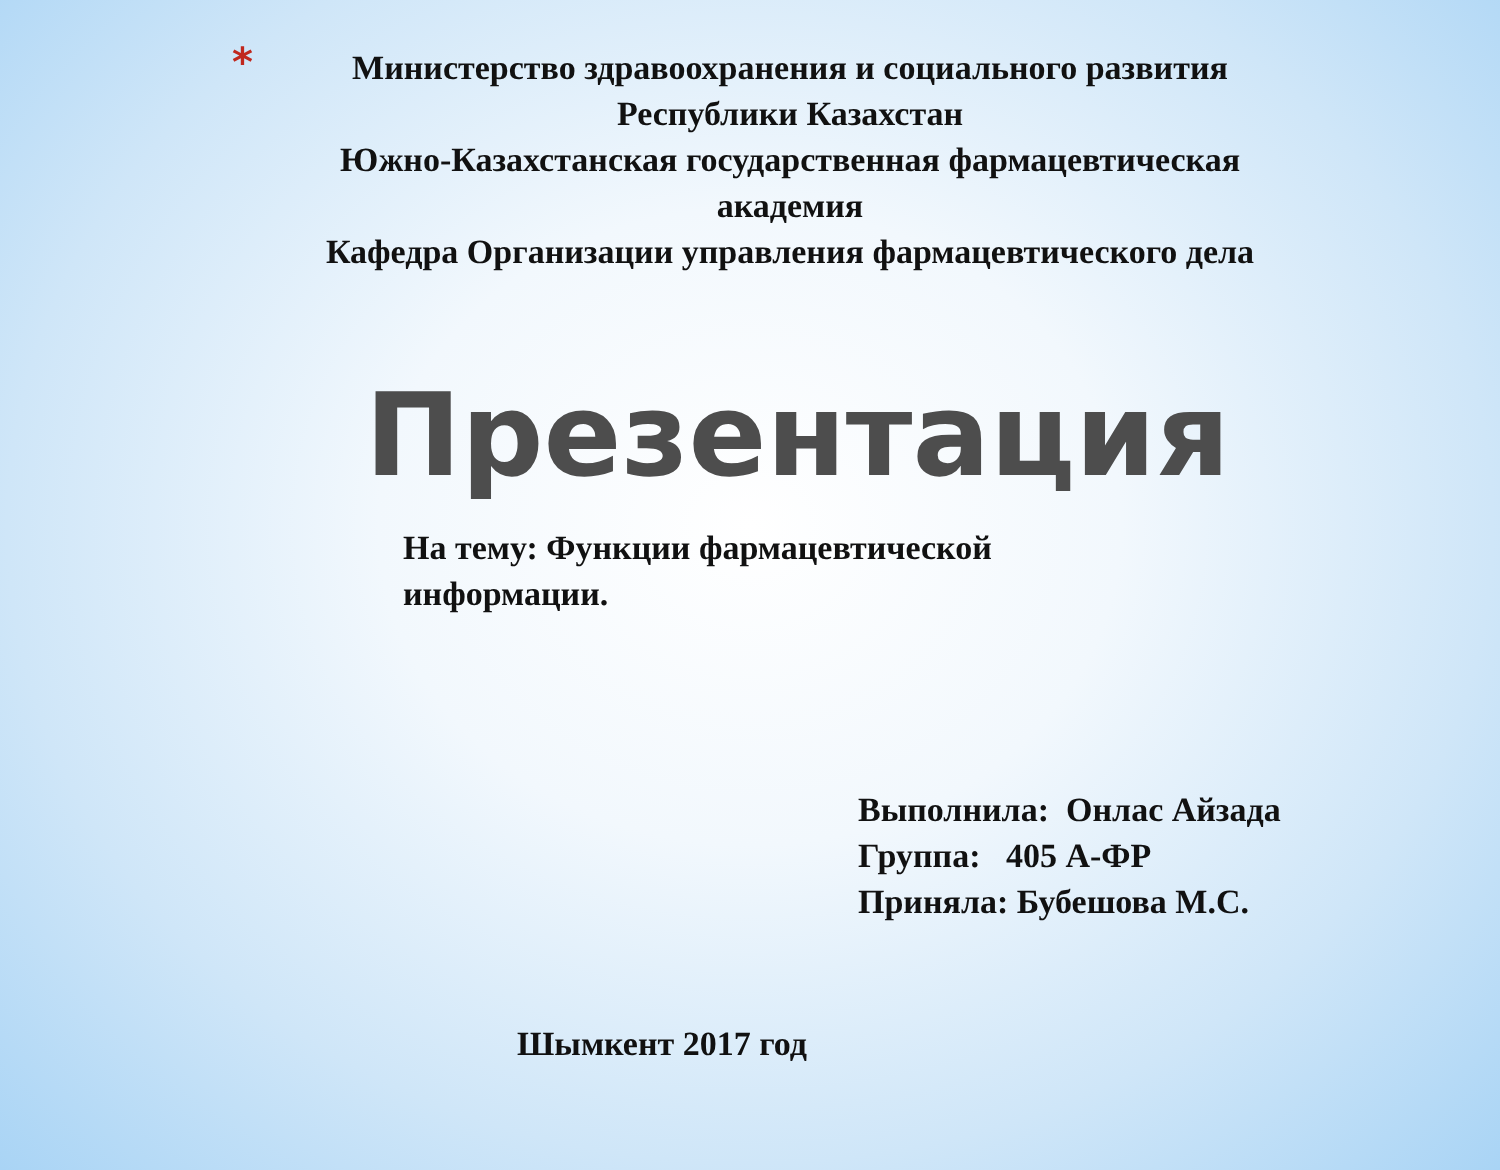* Министерство здравоохранения и социального развития
Республики Казахстан
Южно-Казахстанская государственная фармацевтическая академия
Кафедра Организации управления фармацевтического дела
Презентация
На тему: Функции фармацевтической информации.
Выполнила: Онлас Айзада
Группа: 405 А-ФР
Приняла: Бубешова М.С.
Шымкент 2017 год